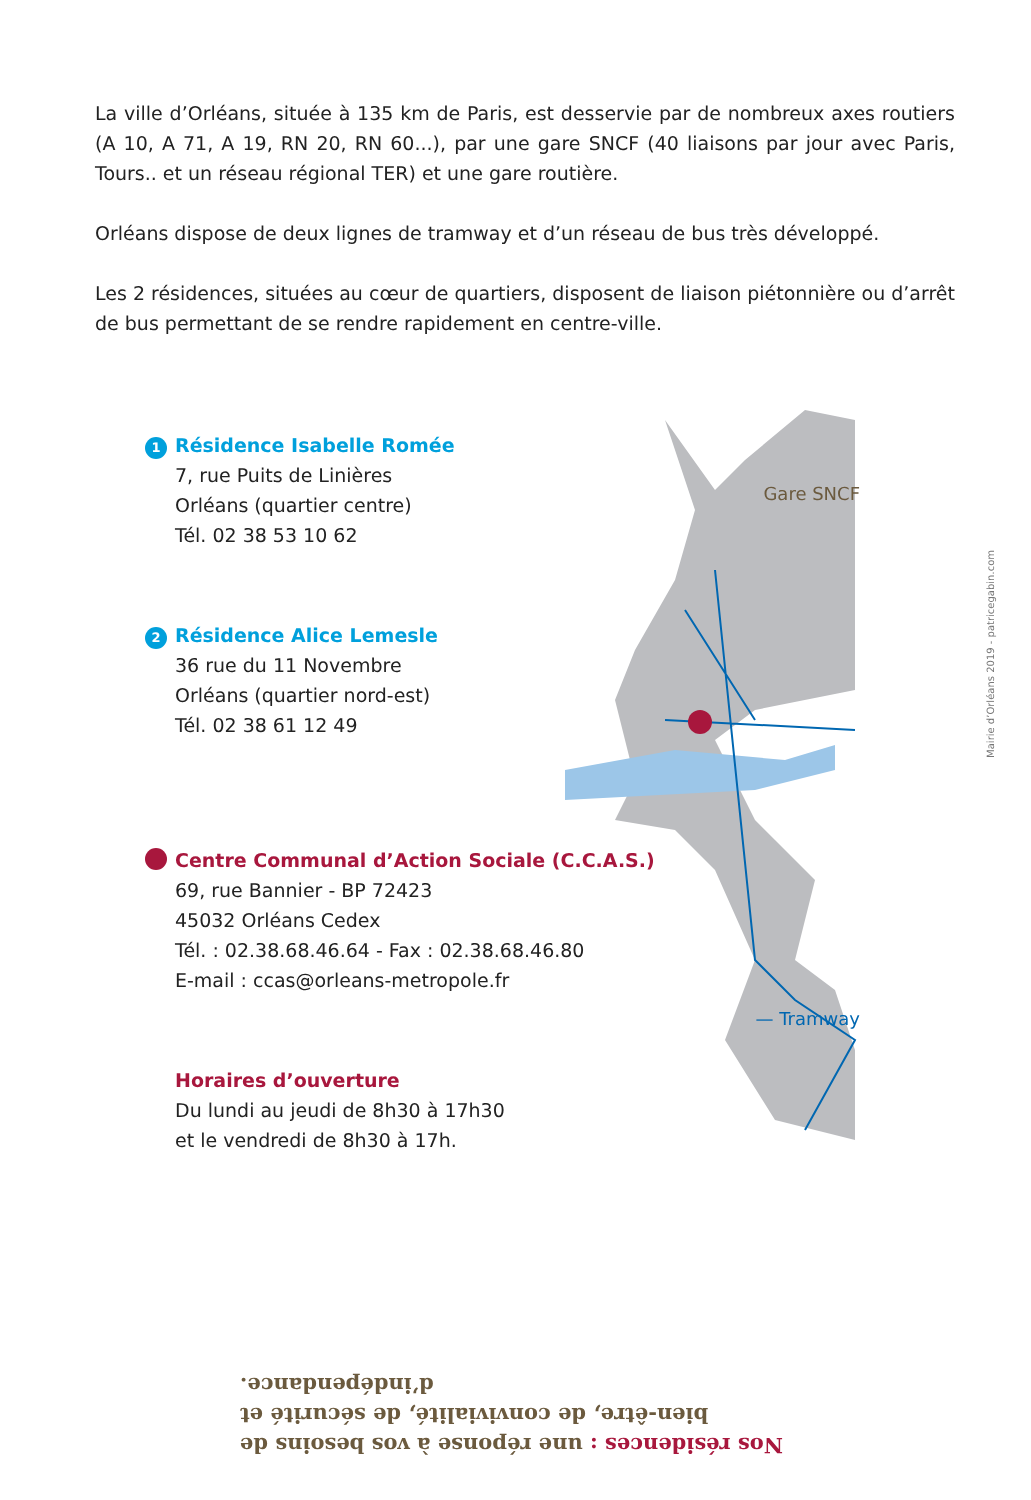La ville d’Orléans, située à 135 km de Paris, est desservie par de nombreux axes routiers (A 10, A 71, A 19, RN 20, RN 60...), par une gare SNCF (40 liaisons par jour avec Paris, Tours.. et un réseau régional TER) et une gare routière.
Orléans dispose de deux lignes de tramway et d’un réseau de bus très développé.
Les 2 résidences, situées au cœur de quartiers, disposent de liaison piétonnière ou d’arrêt de bus permettant de se rendre rapidement en centre-ville.
Gare SNCF
— Tramway
1 Résidence Isabelle Romée
7, rue Puits de Linières
Orléans (quartier centre)
Tél. 02 38 53 10 62
2 Résidence Alice Lemesle
36 rue du 11 Novembre
Orléans (quartier nord-est)
Tél. 02 38 61 12 49
Centre Communal d’Action Sociale (C.C.A.S.)
69, rue Bannier - BP 72423
45032 Orléans Cedex
Tél. : 02.38.68.46.64 - Fax : 02.38.68.46.80
E-mail : ccas@orleans-metropole.fr
Horaires d’ouverture
Du lundi au jeudi de 8h30 à 17h30
et le vendredi de 8h30 à 17h.
Mairie d’Orléans 2019 - patricegabin.com
Nos résidences : une réponse à vos besoins de bien-être, de convivialité, de sécurité et d’indépendance.